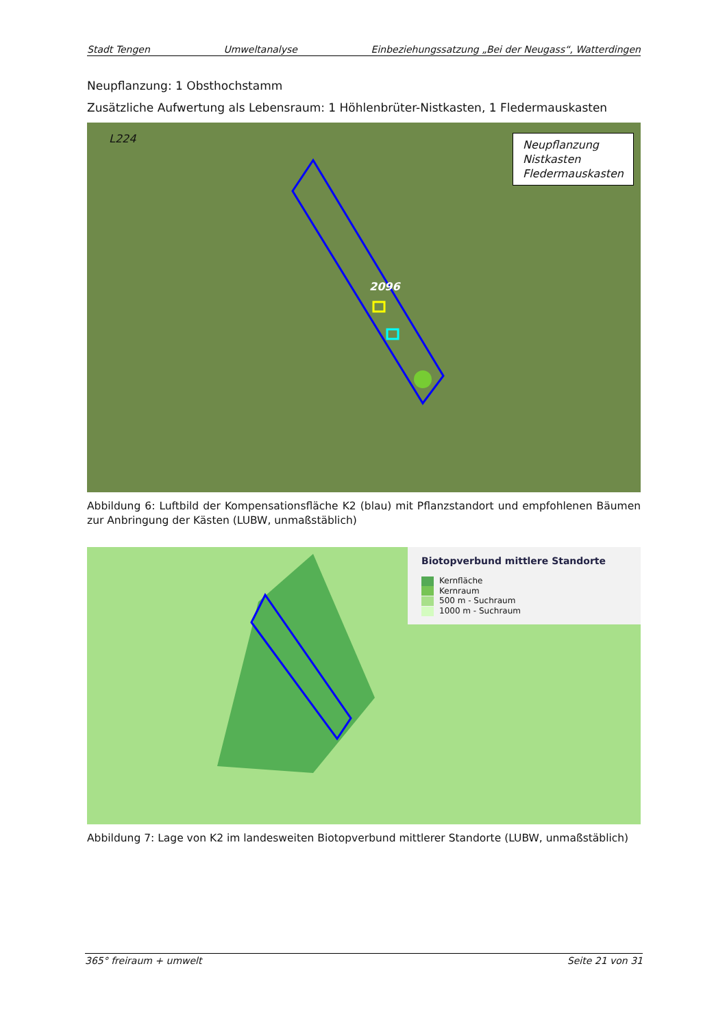Stadt Tengen Umweltanalyse Einbeziehungssatzung „Bei der Neugass“, Watterdingen
Neupflanzung: 1 Obsthochstamm
Zusätzliche Aufwertung als Lebensraum: 1 Höhlenbrüter-Nistkasten, 1 Fledermauskasten
L224
2096
Neupflanzung
Nistkasten
Fledermauskasten
Abbildung 6: Luftbild der Kompensationsfläche K2 (blau) mit Pflanzstandort und empfohlenen Bäumen zur Anbringung der Kästen (LUBW, unmaßstäblich)
Biotopverbund mittlere Standorte
Kernfläche
Kernraum
500 m - Suchraum
1000 m - Suchraum
Abbildung 7: Lage von K2 im landesweiten Biotopverbund mittlerer Standorte (LUBW, unmaßstäblich)
365° freiraum + umwelt Seite 21 von 31